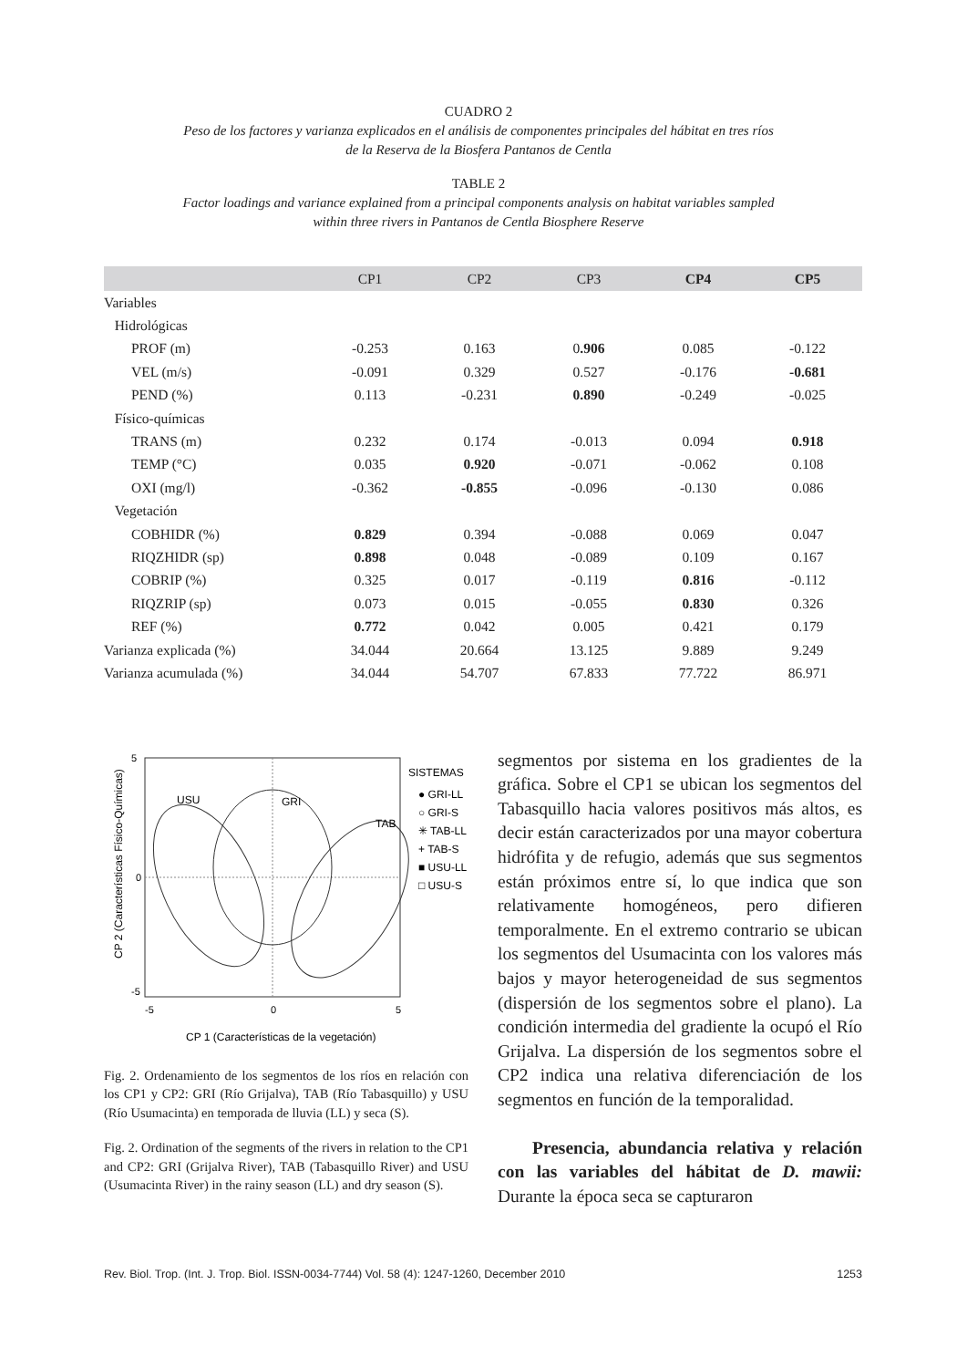CUADRO 2
Peso de los factores y varianza explicados en el análisis de componentes principales del hábitat en tres ríos
de la Reserva de la Biosfera Pantanos de Centla
TABLE 2
Factor loadings and variance explained from a principal components analysis on habitat variables sampled
within three rivers in Pantanos de Centla Biosphere Reserve
| | CP1 | CP2 | CP3 | CP4 | CP5 |
| --- | --- | --- | --- | --- | --- |
| Variables | | | | | |
| Hidrológicas | | | | | |
| PROF (m) | -0.253 | 0.163 | 0 .906 | 0.085 | -0.122 |
| VEL (m/s) | -0.091 | 0.329 | 0.527 | -0.176 | -0.681 |
| PEND (%) | 0.113 | -0.231 | 0.890 | -0.249 | -0.025 |
| Físico-químicas | | | | | |
| TRANS (m) | 0.232 | 0.174 | -0.013 | 0.094 | 0.918 |
| TEMP (°C) | 0.035 | 0.920 | -0.071 | -0.062 | 0.108 |
| OXI (mg/l) | -0.362 | -0.855 | -0.096 | -0.130 | 0.086 |
| Vegetación | | | | | |
| COBHIDR (%) | 0.829 | 0.394 | -0.088 | 0.069 | 0.047 |
| RIQZHIDR (sp) | 0.898 | 0.048 | -0.089 | 0.109 | 0.167 |
| COBRIP (%) | 0.325 | 0.017 | -0.119 | 0.816 | -0.112 |
| RIQZRIP (sp) | 0.073 | 0.015 | -0.055 | 0.830 | 0.326 |
| REF (%) | 0.772 | 0.042 | 0.005 | 0.421 | 0.179 |
| Varianza explicada (%) | 34.044 | 20.664 | 13.125 | 9.889 | 9.249 |
| Varianza acumulada (%) | 34.044 | 54.707 | 67.833 | 77.722 | 86.971 |
USU
GRI
TAB
SISTEMAS
● GRI-LL
○ GRI-S
✳ TAB-LL
+ TAB-S
■ USU-LL
□ USU-S
-5
5
0
-5
0
5
CP 1 (Características de la vegetación)
CP 2 (Características Físico-Químicas)
Fig. 2. Ordenamiento de los segmentos de los ríos en relación con los CP1 y CP2: GRI (Río Grijalva), TAB (Río Tabasquillo) y USU (Río Usumacinta) en temporada de lluvia (LL) y seca (S).
Fig. 2. Ordination of the segments of the rivers in relation to the CP1 and CP2: GRI (Grijalva River), TAB (Tabasquillo River) and USU (Usumacinta River) in the rainy season (LL) and dry season (S).
segmentos por sistema en los gradientes de la gráfica. Sobre el CP1 se ubican los segmentos del Tabasquillo hacia valores positivos más altos, es decir están caracterizados por una mayor cobertura hidrófita y de refugio, además que sus segmentos están próximos entre sí, lo que indica que son relativamente homogéneos, pero difieren temporalmente. En el extremo contrario se ubican los segmentos del Usumacinta con los valores más bajos y mayor heterogeneidad de sus segmentos (dispersión de los segmentos sobre el plano). La condición intermedia del gradiente la ocupó el Río Grijalva. La dispersión de los segmentos sobre el CP2 indica una relativa diferenciación de los segmentos en función de la temporalidad.
Presencia, abundancia relativa y relación con las variables del hábitat de D. mawii: Durante la época seca se capturaron
Rev. Biol. Trop. (Int. J. Trop. Biol. ISSN-0034-7744) Vol. 58 (4): 1247-1260, December 2010 1253